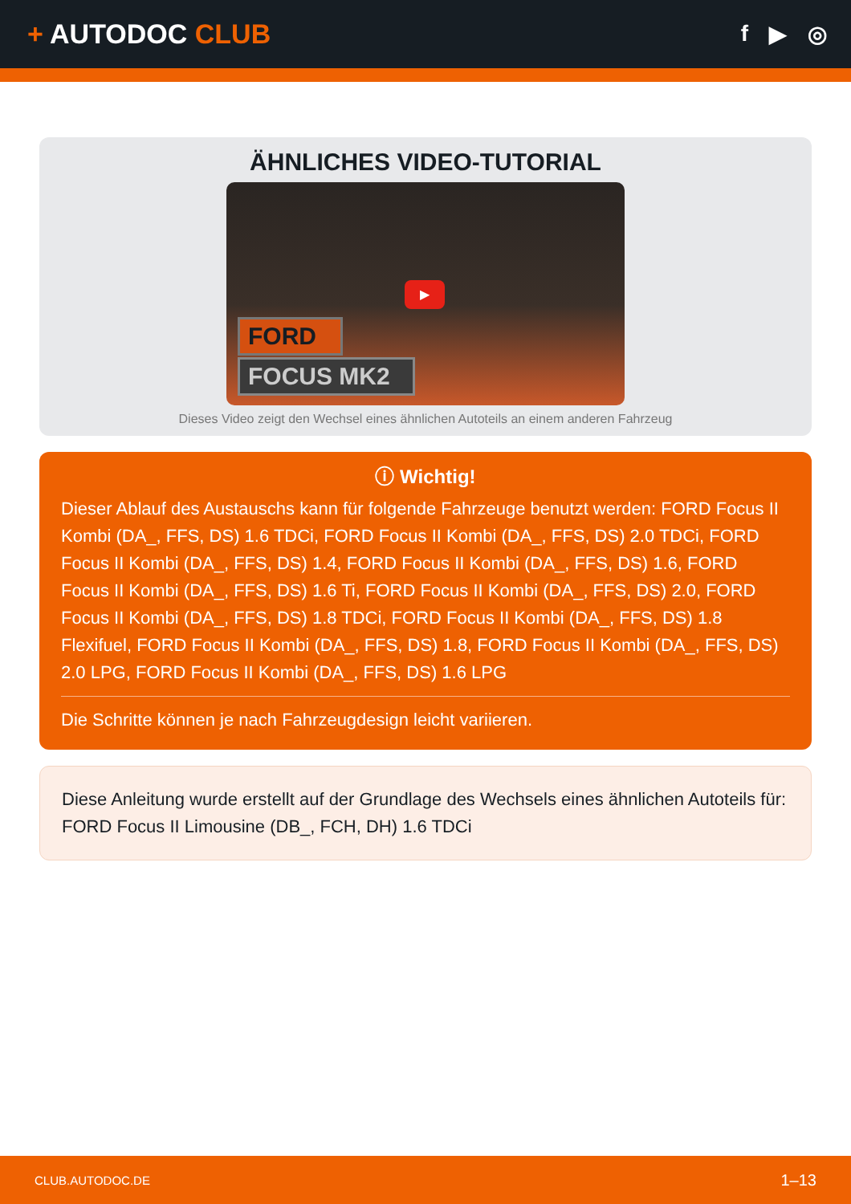+ AUTODOC CLUB
f ▶ ◎
ÄHNLICHES VIDEO-TUTORIAL
▶
FORD
FOCUS MK2
Dieses Video zeigt den Wechsel eines ähnlichen Autoteils an einem anderen Fahrzeug
ⓘ Wichtig!
Dieser Ablauf des Austauschs kann für folgende Fahrzeuge benutzt werden: FORD Focus II Kombi (DA_, FFS, DS) 1.6 TDCi, FORD Focus II Kombi (DA_, FFS, DS) 2.0 TDCi, FORD Focus II Kombi (DA_, FFS, DS) 1.4, FORD Focus II Kombi (DA_, FFS, DS) 1.6, FORD Focus II Kombi (DA_, FFS, DS) 1.6 Ti, FORD Focus II Kombi (DA_, FFS, DS) 2.0, FORD Focus II Kombi (DA_, FFS, DS) 1.8 TDCi, FORD Focus II Kombi (DA_, FFS, DS) 1.8 Flexifuel, FORD Focus II Kombi (DA_, FFS, DS) 1.8, FORD Focus II Kombi (DA_, FFS, DS) 2.0 LPG, FORD Focus II Kombi (DA_, FFS, DS) 1.6 LPG
Die Schritte können je nach Fahrzeugdesign leicht variieren.
Diese Anleitung wurde erstellt auf der Grundlage des Wechsels eines ähnlichen Autoteils für: FORD Focus II Limousine (DB_, FCH, DH) 1.6 TDCi
CLUB.AUTODOC.DE 1–13